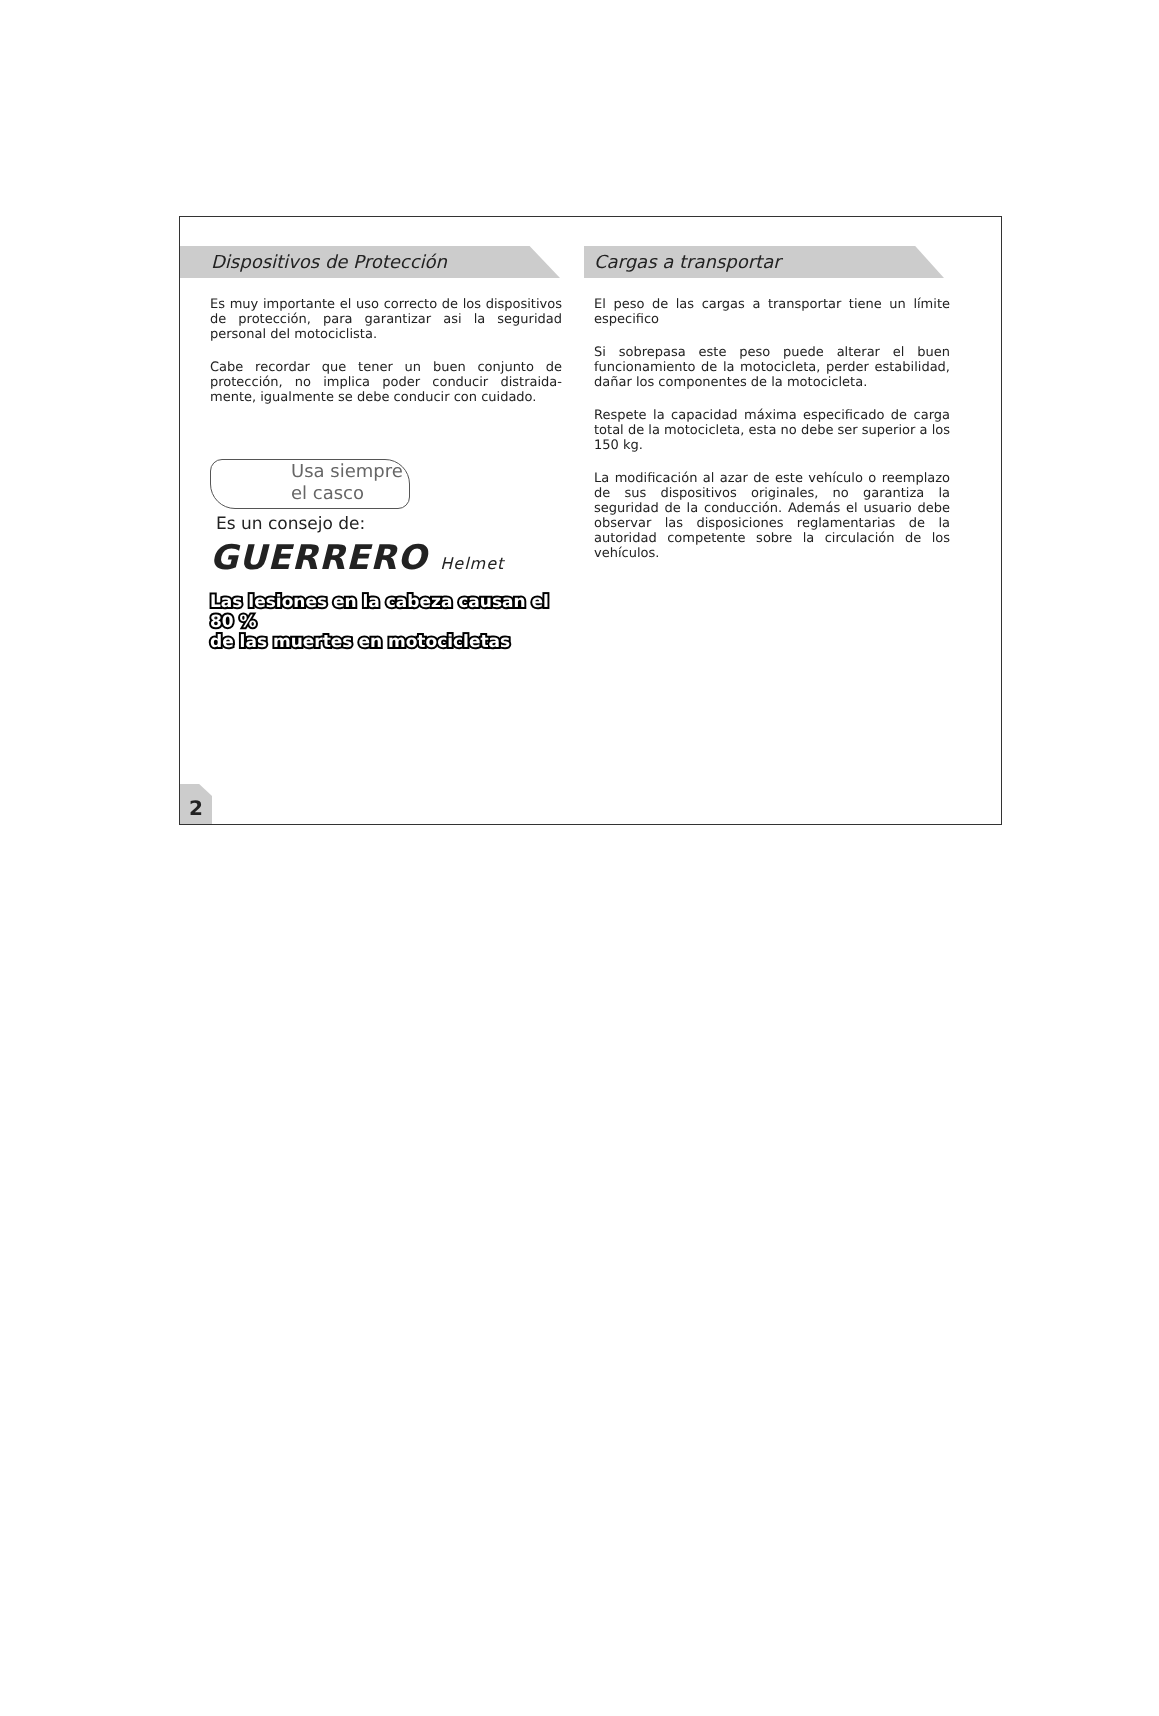Dispositivos de Protección
Es muy importante el uso correcto de los dispositivos de protección, para garantizar asi la seguridad personal del motociclista.
Cabe recordar que tener un buen conjunto de protección, no implica poder conducir distraida-mente, igualmente se debe conducir con cuidado.
Usa siempre
el casco
Es un consejo de:
GUERRERO Helmet
Las lesiones en la cabeza causan el 80 %
de las muertes en motocicletas
Cargas a transportar
El peso de las cargas a transportar tiene un límite especifico
Si sobrepasa este peso puede alterar el buen funcionamiento de la motocicleta, perder estabilidad, dañar los componentes de la motocicleta.
Respete la capacidad máxima especificado de carga total de la motocicleta, esta no debe ser superior a los 150 kg.
La modificación al azar de este vehículo o reemplazo de sus dispositivos originales, no garantiza la seguridad de la conducción. Además el usuario debe observar las disposiciones reglamentarias de la autoridad competente sobre la circulación de los vehículos.
2